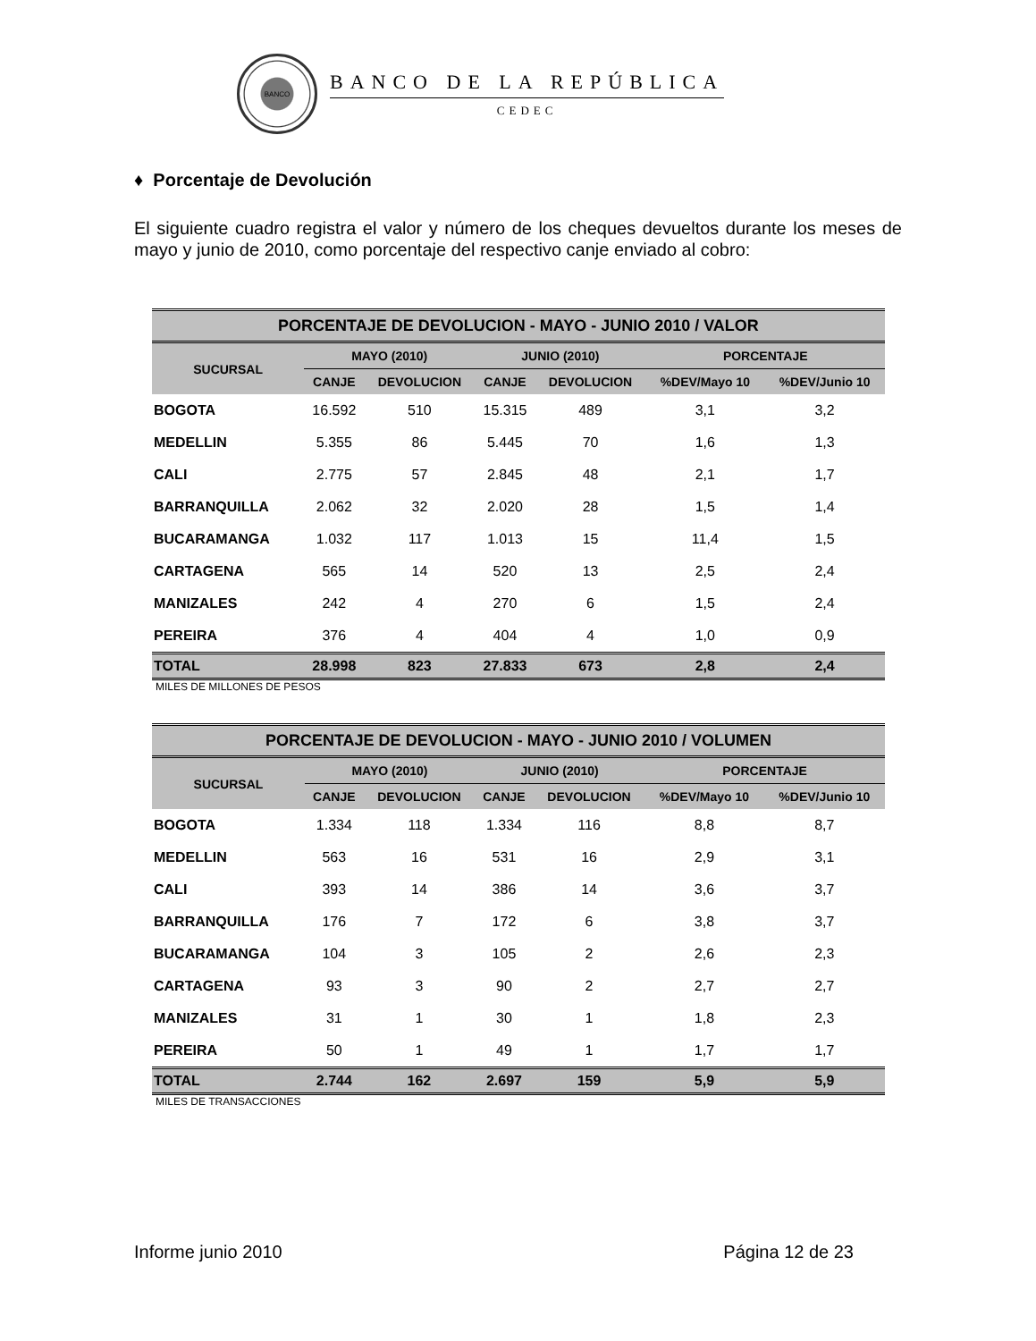BANCO
BANCO DE LA REPÚBLICA
CEDEC
♦ Porcentaje de Devolución
El siguiente cuadro registra el valor y número de los cheques devueltos durante los meses de mayo y junio de 2010, como porcentaje del respectivo canje enviado al cobro:
| PORCENTAJE DE DEVOLUCION - MAYO - JUNIO 2010 / VALOR | | | | | | |
| --- | --- | --- | --- | --- | --- | --- |
| SUCURSAL | MAYO (2010) | | JUNIO (2010) | | PORCENTAJE | |
| | CANJE | DEVOLUCION | CANJE | DEVOLUCION | %DEV/Mayo 10 | %DEV/Junio 10 |
| BOGOTA | 16.592 | 510 | 15.315 | 489 | 3,1 | 3,2 |
| MEDELLIN | 5.355 | 86 | 5.445 | 70 | 1,6 | 1,3 |
| CALI | 2.775 | 57 | 2.845 | 48 | 2,1 | 1,7 |
| BARRANQUILLA | 2.062 | 32 | 2.020 | 28 | 1,5 | 1,4 |
| BUCARAMANGA | 1.032 | 117 | 1.013 | 15 | 11,4 | 1,5 |
| CARTAGENA | 565 | 14 | 520 | 13 | 2,5 | 2,4 |
| MANIZALES | 242 | 4 | 270 | 6 | 1,5 | 2,4 |
| PEREIRA | 376 | 4 | 404 | 4 | 1,0 | 0,9 |
| TOTAL | 28.998 | 823 | 27.833 | 673 | 2,8 | 2,4 |
MILES DE MILLONES DE PESOS
| PORCENTAJE DE DEVOLUCION - MAYO - JUNIO 2010 / VOLUMEN | | | | | | |
| --- | --- | --- | --- | --- | --- | --- |
| SUCURSAL | MAYO (2010) | | JUNIO (2010) | | PORCENTAJE | |
| | CANJE | DEVOLUCION | CANJE | DEVOLUCION | %DEV/Mayo 10 | %DEV/Junio 10 |
| BOGOTA | 1.334 | 118 | 1.334 | 116 | 8,8 | 8,7 |
| MEDELLIN | 563 | 16 | 531 | 16 | 2,9 | 3,1 |
| CALI | 393 | 14 | 386 | 14 | 3,6 | 3,7 |
| BARRANQUILLA | 176 | 7 | 172 | 6 | 3,8 | 3,7 |
| BUCARAMANGA | 104 | 3 | 105 | 2 | 2,6 | 2,3 |
| CARTAGENA | 93 | 3 | 90 | 2 | 2,7 | 2,7 |
| MANIZALES | 31 | 1 | 30 | 1 | 1,8 | 2,3 |
| PEREIRA | 50 | 1 | 49 | 1 | 1,7 | 1,7 |
| TOTAL | 2.744 | 162 | 2.697 | 159 | 5,9 | 5,9 |
MILES DE TRANSACCIONES
Informe junio 2010 Página 12 de 23